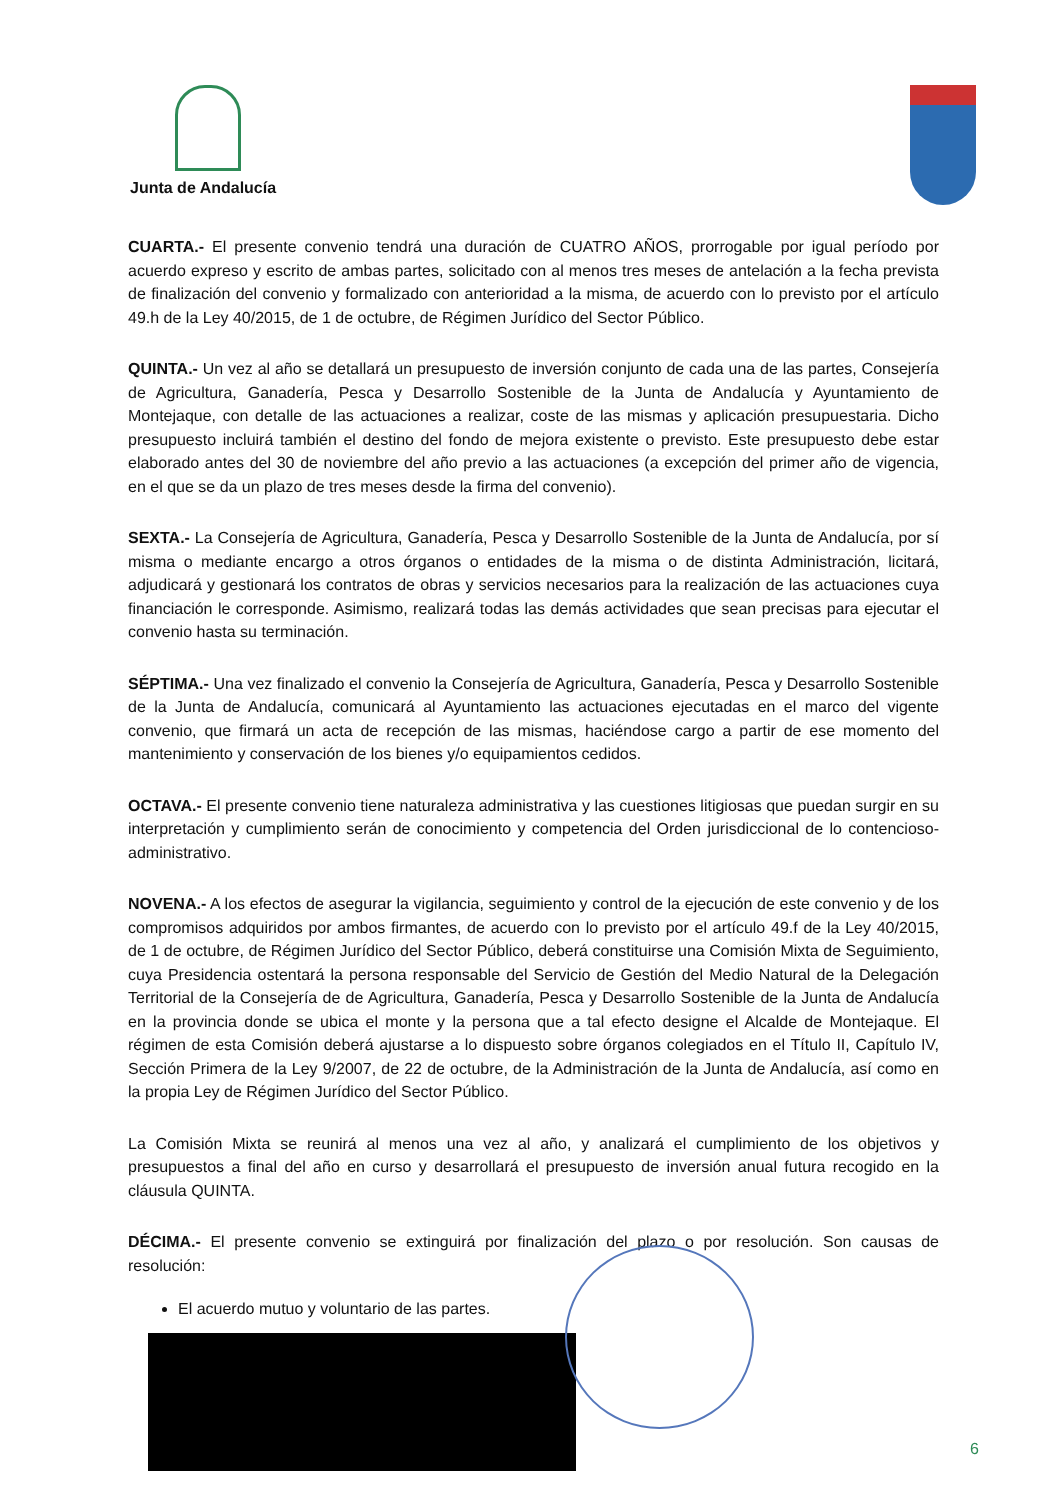Junta de Andalucía
CUARTA.- El presente convenio tendrá una duración de CUATRO AÑOS, prorrogable por igual período por acuerdo expreso y escrito de ambas partes, solicitado con al menos tres meses de antelación a la fecha prevista de finalización del convenio y formalizado con anterioridad a la misma, de acuerdo con lo previsto por el artículo 49.h de la Ley 40/2015, de 1 de octubre, de Régimen Jurídico del Sector Público.
QUINTA.- Un vez al año se detallará un presupuesto de inversión conjunto de cada una de las partes, Consejería de Agricultura, Ganadería, Pesca y Desarrollo Sostenible de la Junta de Andalucía y Ayuntamiento de Montejaque, con detalle de las actuaciones a realizar, coste de las mismas y aplicación presupuestaria. Dicho presupuesto incluirá también el destino del fondo de mejora existente o previsto. Este presupuesto debe estar elaborado antes del 30 de noviembre del año previo a las actuaciones (a excepción del primer año de vigencia, en el que se da un plazo de tres meses desde la firma del convenio).
SEXTA.- La Consejería de Agricultura, Ganadería, Pesca y Desarrollo Sostenible de la Junta de Andalucía, por sí misma o mediante encargo a otros órganos o entidades de la misma o de distinta Administración, licitará, adjudicará y gestionará los contratos de obras y servicios necesarios para la realización de las actuaciones cuya financiación le corresponde. Asimismo, realizará todas las demás actividades que sean precisas para ejecutar el convenio hasta su terminación.
SÉPTIMA.- Una vez finalizado el convenio la Consejería de Agricultura, Ganadería, Pesca y Desarrollo Sostenible de la Junta de Andalucía, comunicará al Ayuntamiento las actuaciones ejecutadas en el marco del vigente convenio, que firmará un acta de recepción de las mismas, haciéndose cargo a partir de ese momento del mantenimiento y conservación de los bienes y/o equipamientos cedidos.
OCTAVA.- El presente convenio tiene naturaleza administrativa y las cuestiones litigiosas que puedan surgir en su interpretación y cumplimiento serán de conocimiento y competencia del Orden jurisdiccional de lo contencioso-administrativo.
NOVENA.- A los efectos de asegurar la vigilancia, seguimiento y control de la ejecución de este convenio y de los compromisos adquiridos por ambos firmantes, de acuerdo con lo previsto por el artículo 49.f de la Ley 40/2015, de 1 de octubre, de Régimen Jurídico del Sector Público, deberá constituirse una Comisión Mixta de Seguimiento, cuya Presidencia ostentará la persona responsable del Servicio de Gestión del Medio Natural de la Delegación Territorial de la Consejería de de Agricultura, Ganadería, Pesca y Desarrollo Sostenible de la Junta de Andalucía en la provincia donde se ubica el monte y la persona que a tal efecto designe el Alcalde de Montejaque. El régimen de esta Comisión deberá ajustarse a lo dispuesto sobre órganos colegiados en el Título II, Capítulo IV, Sección Primera de la Ley 9/2007, de 22 de octubre, de la Administración de la Junta de Andalucía, así como en la propia Ley de Régimen Jurídico del Sector Público.
La Comisión Mixta se reunirá al menos una vez al año, y analizará el cumplimiento de los objetivos y presupuestos a final del año en curso y desarrollará el presupuesto de inversión anual futura recogido en la cláusula QUINTA.
DÉCIMA.- El presente convenio se extinguirá por finalización del plazo o por resolución. Son causas de resolución:
El acuerdo mutuo y voluntario de las partes.
6